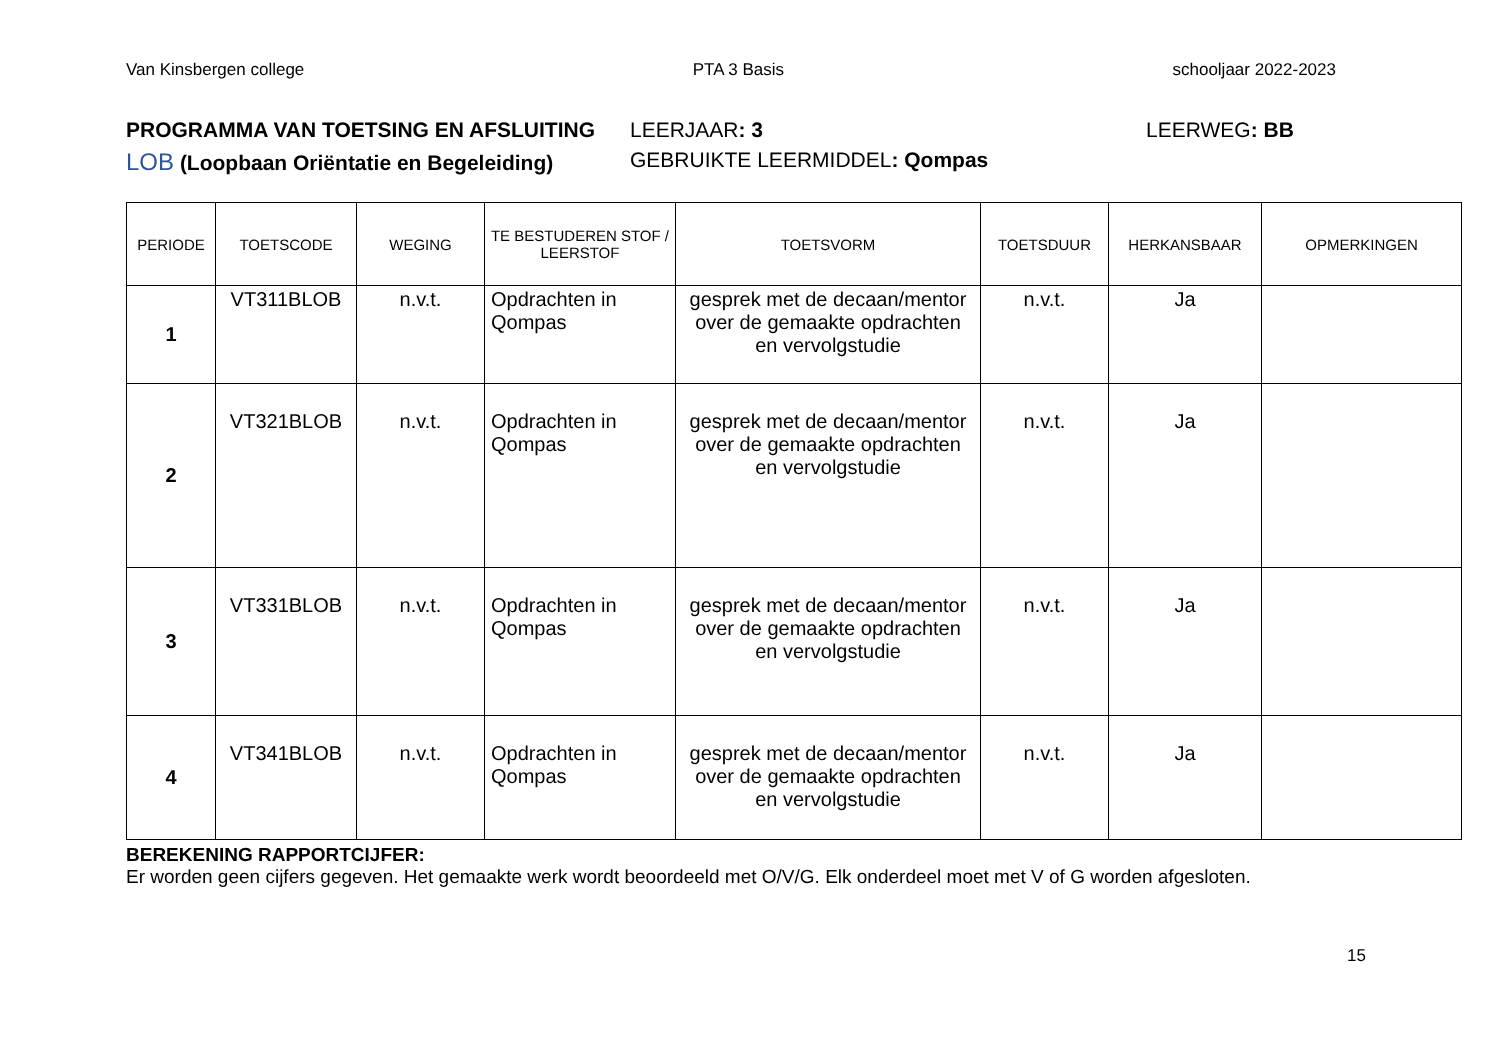Van Kinsbergen college PTA 3 Basis schooljaar 2022-2023
PROGRAMMA VAN TOETSING EN AFSLUITING LEERJAAR: 3 LEERWEG: BB
LOB (Loopbaan Oriëntatie en Begeleiding) GEBRUIKTE LEERMIDDEL: Qompas
| PERIODE | TOETSCODE | WEGING | TE BESTUDEREN STOF / LEERSTOF | TOETSVORM | TOETSDUUR | HERKANSBAAR | OPMERKINGEN |
| --- | --- | --- | --- | --- | --- | --- | --- |
| 1 | VT311BLOB | n.v.t. | Opdrachten in Qompas | gesprek met de decaan/mentor over de gemaakte opdrachten en vervolgstudie | n.v.t. | Ja | |
| 2 | VT321BLOB | n.v.t. | Opdrachten in Qompas | gesprek met de decaan/mentor over de gemaakte opdrachten en vervolgstudie | n.v.t. | Ja | |
| 3 | VT331BLOB | n.v.t. | Opdrachten in Qompas | gesprek met de decaan/mentor over de gemaakte opdrachten en vervolgstudie | n.v.t. | Ja | |
| 4 | VT341BLOB | n.v.t. | Opdrachten in Qompas | gesprek met de decaan/mentor over de gemaakte opdrachten en vervolgstudie | n.v.t. | Ja | |
BEREKENING RAPPORTCIJFER:
Er worden geen cijfers gegeven. Het gemaakte werk wordt beoordeeld met O/V/G. Elk onderdeel moet met V of G worden afgesloten.
15